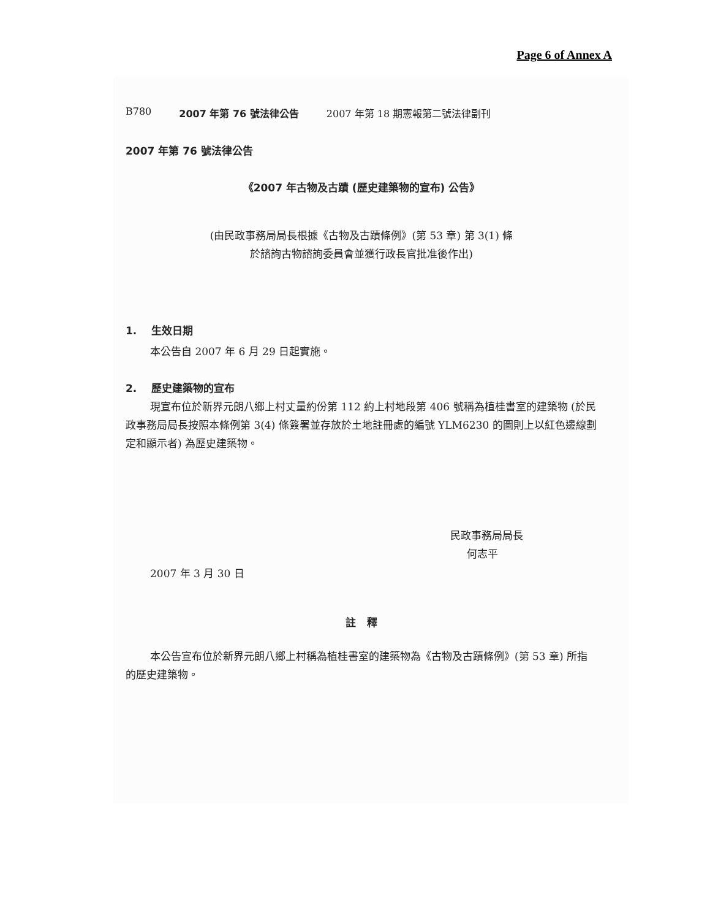Page 6 of Annex A
B780 2007 年第 76 號法律公告 2007 年第 18 期憲報第二號法律副刊
2007 年第 76 號法律公告
《2007 年古物及古蹟 (歷史建築物的宣布) 公告》
(由民政事務局局長根據《古物及古蹟條例》(第 53 章) 第 3(1) 條
於諮詢古物諮詢委員會並獲行政長官批准後作出)
1. 生效日期
本公告自 2007 年 6 月 29 日起實施。
2. 歷史建築物的宣布
現宣布位於新界元朗八鄉上村丈量約份第 112 約上村地段第 406 號稱為植桂書室的建築物 (於民政事務局局長按照本條例第 3(4) 條簽署並存放於土地註冊處的編號 YLM6230 的圖則上以紅色邊線劃定和顯示者) 為歷史建築物。
民政事務局局長
何志平
2007 年 3 月 30 日
註 釋
本公告宣布位於新界元朗八鄉上村稱為植桂書室的建築物為《古物及古蹟條例》(第 53 章) 所指的歷史建築物。